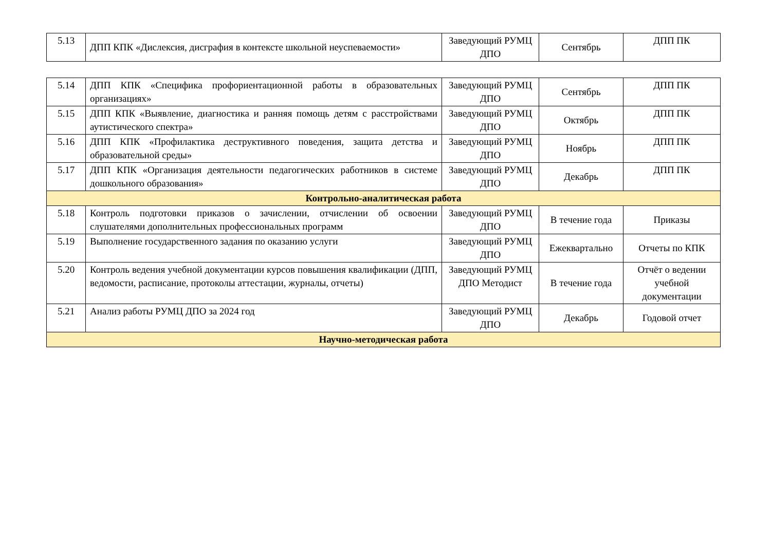| 5.13 | ДПП КПК «Дислексия, дисграфия в контексте школьной неуспеваемости» | Заведующий РУМЦ ДПО | Сентябрь | ДПП ПК |
| 5.14 | ДПП КПК «Специфика профориентационной работы в образовательных организациях» | Заведующий РУМЦ ДПО | Сентябрь | ДПП ПК |
| 5.15 | ДПП КПК «Выявление, диагностика и ранняя помощь детям с расстройствами аутистического спектра» | Заведующий РУМЦ ДПО | Октябрь | ДПП ПК |
| 5.16 | ДПП КПК «Профилактика деструктивного поведения, защита детства и образовательной среды» | Заведующий РУМЦ ДПО | Ноябрь | ДПП ПК |
| 5.17 | ДПП КПК «Организация деятельности педагогических работников в системе дошкольного образования» | Заведующий РУМЦ ДПО | Декабрь | ДПП ПК |
| Контрольно-аналитическая работа | | | | |
| 5.18 | Контроль подготовки приказов о зачислении, отчислении об освоении слушателями дополнительных профессиональных программ | Заведующий РУМЦ ДПО | В течение года | Приказы |
| 5.19 | Выполнение государственного задания по оказанию услуги | Заведующий РУМЦ ДПО | Ежеквартально | Отчеты по КПК |
| 5.20 | Контроль ведения учебной документации курсов повышения квалификации (ДПП, ведомости, расписание, протоколы аттестации, журналы, отчеты) | Заведующий РУМЦ ДПО Методист | В течение года | Отчёт о ведении учебной документации |
| 5.21 | Анализ работы РУМЦ ДПО за 2024 год | Заведующий РУМЦ ДПО | Декабрь | Годовой отчет |
| Научно-методическая работа | | | | |